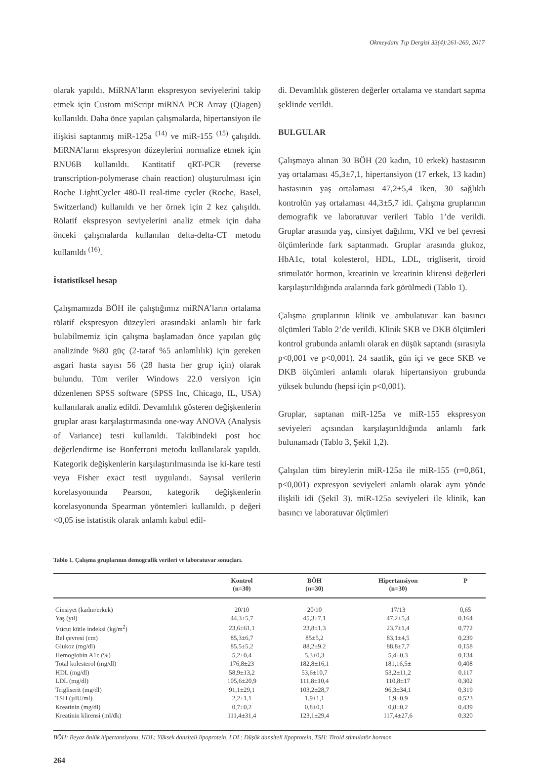Okmeydanı Tıp Dergisi 33(4):261-269, 2017
olarak yapıldı. MiRNA’ların ekspresyon seviyelerini takip etmek için Custom miScript miRNA PCR Array (Qiagen) kullanıldı. Daha önce yapılan çalışmalarda, hipertansiyon ile ilişkisi saptanmış miR-125a <sup>(14)</sup> ve miR-155 <sup>(15)</sup> çalışıldı. MiRNA’ların ekspresyon düzeylerini normalize etmek için RNU6B kullanıldı. Kantitatif qRT-PCR (reverse transcription-polymerase chain reaction) oluşturulması için Roche LightCycler 480-II real-time cycler (Roche, Basel, Switzerland) kullanıldı ve her örnek için 2 kez çalışıldı. Rölatif ekspresyon seviyelerini analiz etmek için daha önceki çalışmalarda kullanılan delta-delta-CT metodu kullanıldı <sup>(16)</sup>.
İstatistiksel hesap
Çalışmamızda BÖH ile çalıştığımız miRNA’ların ortalama rölatif ekspresyon düzeyleri arasındaki anlamlı bir fark bulabilmemiz için çalışma başlamadan önce yapılan güç analizinde %80 güç (2-taraf %5 anlamlılık) için gereken asgari hasta sayısı 56 (28 hasta her grup için) olarak bulundu. Tüm veriler Windows 22.0 versiyon için düzenlenen SPSS software (SPSS Inc, Chicago, IL, USA) kullanılarak analiz edildi. Devamlılık gösteren değişkenlerin gruplar arası karşılaştırmasında one-way ANOVA (Analysis of Variance) testi kullanıldı. Takibindeki post hoc değerlendirme ise Bonferroni metodu kullanılarak yapıldı. Kategorik değişkenlerin karşılaştırılmasında ise ki-kare testi veya Fisher exact testi uygulandı. Sayısal verilerin korelasyonunda Pearson, kategorik değişkenlerin korelasyonunda Spearman yöntemleri kullanıldı. p değeri <0,05 ise istatistik olarak anlamlı kabul edil-
di. Devamlılık gösteren değerler ortalama ve standart sapma şeklinde verildi.
BULGULAR
Çalışmaya alınan 30 BÖH (20 kadın, 10 erkek) hastasının yaş ortalaması 45,3±7,1, hipertansiyon (17 erkek, 13 kadın) hastasının yaş ortalaması 47,2±5,4 iken, 30 sağlıklı kontrolün yaş ortalaması 44,3±5,7 idi. Çalışma gruplarının demografik ve laboratuvar verileri Tablo 1’de verildi. Gruplar arasında yaş, cinsiyet dağılımı, VKİ ve bel çevresi ölçümlerinde fark saptanmadı. Gruplar arasında glukoz, HbA1c, total kolesterol, HDL, LDL, trigliserit, tiroid stimulatör hormon, kreatinin ve kreatinin klirensi değerleri karşılaştırıldığında aralarında fark görülmedi (Tablo 1).
Çalışma gruplarının klinik ve ambulatuvar kan basıncı ölçümleri Tablo 2’de verildi. Klinik SKB ve DKB ölçümleri kontrol grubunda anlamlı olarak en düşük saptandı (sırasıyla p<0,001 ve p<0,001). 24 saatlik, gün içi ve gece SKB ve DKB ölçümleri anlamlı olarak hipertansiyon grubunda yüksek bulundu (hepsi için p<0,001).
Gruplar, saptanan miR-125a ve miR-155 ekspresyon seviyeleri açısından karşılaştırıldığında anlamlı fark bulunamadı (Tablo 3, Şekil 1,2).
Çalışılan tüm bireylerin miR-125a ile miR-155 (r=0,861, p<0,001) expresyon seviyeleri anlamlı olarak aynı yönde ilişkili idi (Şekil 3). miR-125a seviyeleri ile klinik, kan basıncı ve laboratuvar ölçümleri
Tablo 1. Çalışma gruplarının demografik verileri ve laboratuvar sonuçları.
| | Kontrol (n=30) | BÖH (n=30) | Hipertansiyon (n=30) | P |
| --- | --- | --- | --- | --- |
| Cinsiyet (kadın/erkek) | 20/10 | 20/10 | 17/13 | 0,65 |
| Yaş (yıl) | 44,3±5,7 | 45,3±7,1 | 47,2±5,4 | 0,164 |
| Vücut kütle indeksi (kg/m<sup>2</sup>) | 23,6±61,1 | 23,8±1,3 | 23,7±1,4 | 0,772 |
| Bel çevresi (cm) | 85,3±6,7 | 85±5,2 | 83,1±4,5 | 0,239 |
| Glukoz (mg/dl) | 85,5±5,2 | 88,2±9.2 | 88,8±7,7 | 0,158 |
| Hemoglobin A1c (%) | 5,2±0,4 | 5,3±0,3 | 5,4±0,3 | 0,134 |
| Total kolesterol (mg/dl) | 176,8±23 | 182,8±16,1 | 181,16,5± | 0,408 |
| HDL (mg/dl) | 58,9±13,2 | 53,6±10,7 | 53,2±11,2 | 0,117 |
| LDL (mg/dl) | 105,6±20,9 | 111,8±10,4 | 110,8±17 | 0,302 |
| Trigliserit (mg/dl) | 91,1±29,1 | 103,2±28,7 | 96,3±34,1 | 0,319 |
| TSH (µIU/ml) | 2,2±1,1 | 1,9±1,1 | 1,9±0,9 | 0,523 |
| Kreatinin (mg/dl) | 0,7±0,2 | 0,8±0,1 | 0,8±0,2 | 0,439 |
| Kreatinin klirensi (ml/dk) | 111,4±31,4 | 123,1±29,4 | 117,4±27,6 | 0,320 |
BÖH: Beyaz önlük hipertansiyonu, HDL: Yüksek dansiteli lipoprotein, LDL: Düşük dansiteli lipoprotein, TSH: Tiroid stimulatör hormon
264